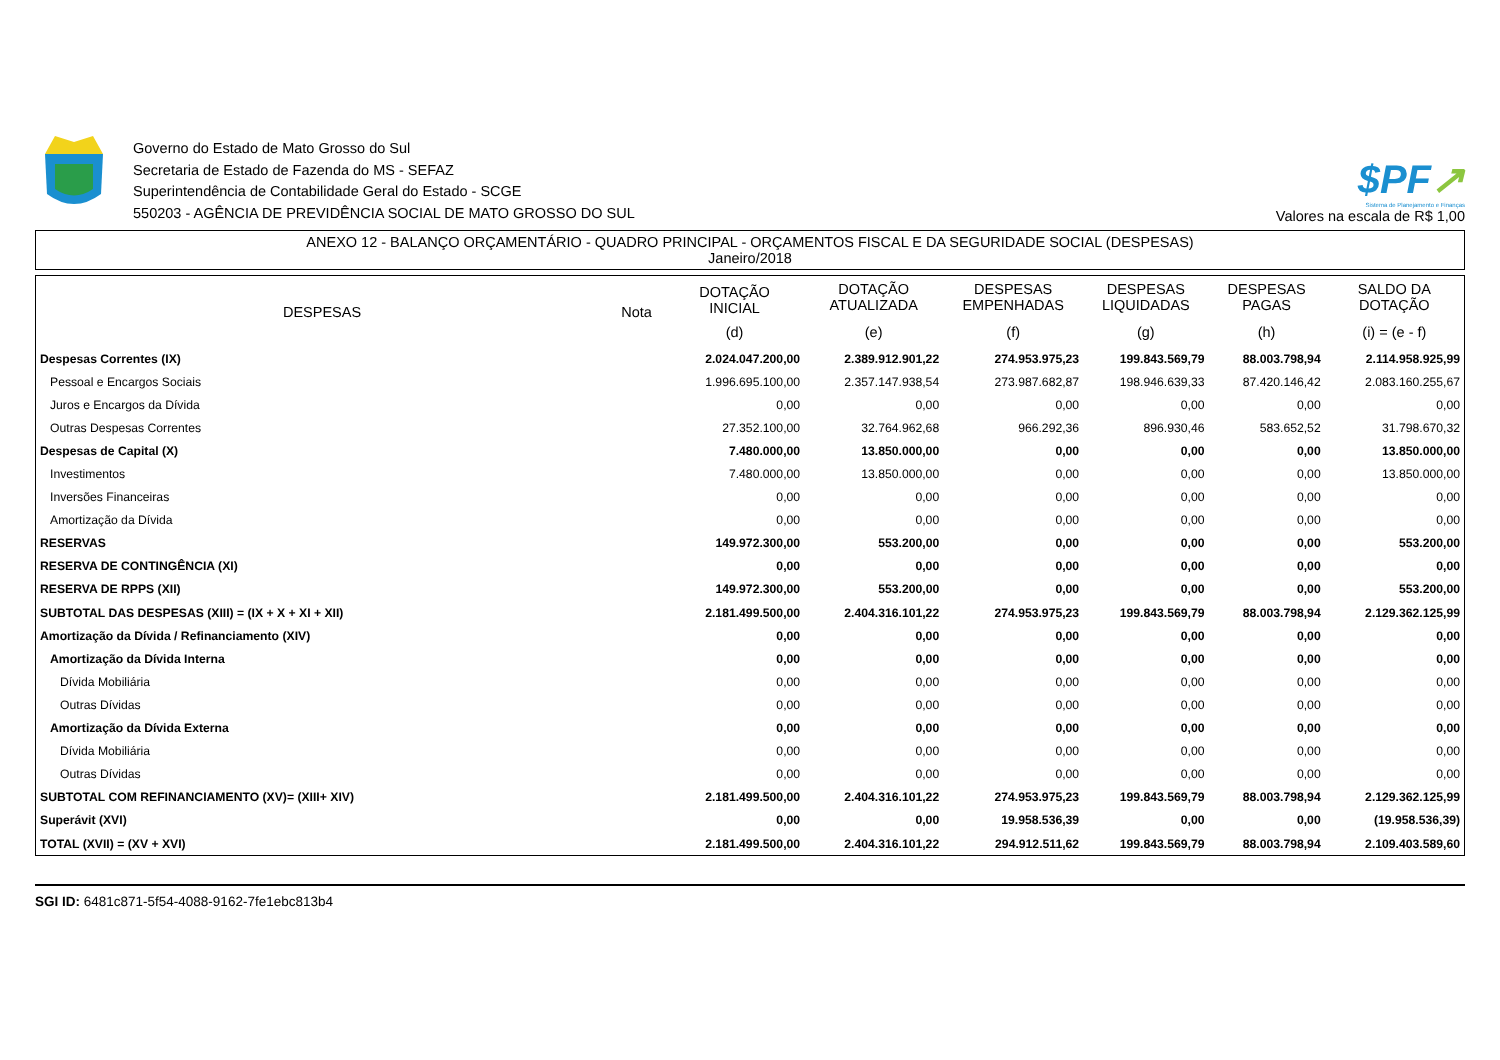Governo do Estado de Mato Grosso do Sul
Secretaria de Estado de Fazenda do MS - SEFAZ
Superintendência de Contabilidade Geral do Estado - SCGE
550203 - AGÊNCIA DE PREVIDÊNCIA SOCIAL DE MATO GROSSO DO SUL
$PF↗
Sistema de Planejamento e Finanças
Valores na escala de R$ 1,00
ANEXO 12 - BALANÇO ORÇAMENTÁRIO - QUADRO PRINCIPAL - ORÇAMENTOS FISCAL E DA SEGURIDADE SOCIAL (DESPESAS)
Janeiro/2018
| DESPESAS | Nota | DOTAÇÃO INICIAL | DOTAÇÃO ATUALIZADA | DESPESAS EMPENHADAS | DESPESAS LIQUIDADAS | DESPESAS PAGAS | SALDO DA DOTAÇÃO |
| --- | --- | --- | --- | --- | --- | --- | --- |
| | | (d) | (e) | (f) | (g) | (h) | (i) = (e - f) |
| Despesas Correntes (IX) | | 2.024.047.200,00 | 2.389.912.901,22 | 274.953.975,23 | 199.843.569,79 | 88.003.798,94 | 2.114.958.925,99 |
| Pessoal e Encargos Sociais | | 1.996.695.100,00 | 2.357.147.938,54 | 273.987.682,87 | 198.946.639,33 | 87.420.146,42 | 2.083.160.255,67 |
| Juros e Encargos da Dívida | | 0,00 | 0,00 | 0,00 | 0,00 | 0,00 | 0,00 |
| Outras Despesas Correntes | | 27.352.100,00 | 32.764.962,68 | 966.292,36 | 896.930,46 | 583.652,52 | 31.798.670,32 |
| Despesas de Capital (X) | | 7.480.000,00 | 13.850.000,00 | 0,00 | 0,00 | 0,00 | 13.850.000,00 |
| Investimentos | | 7.480.000,00 | 13.850.000,00 | 0,00 | 0,00 | 0,00 | 13.850.000,00 |
| Inversões Financeiras | | 0,00 | 0,00 | 0,00 | 0,00 | 0,00 | 0,00 |
| Amortização da Dívida | | 0,00 | 0,00 | 0,00 | 0,00 | 0,00 | 0,00 |
| RESERVAS | | 149.972.300,00 | 553.200,00 | 0,00 | 0,00 | 0,00 | 553.200,00 |
| RESERVA DE CONTINGÊNCIA (XI) | | 0,00 | 0,00 | 0,00 | 0,00 | 0,00 | 0,00 |
| RESERVA DE RPPS (XII) | | 149.972.300,00 | 553.200,00 | 0,00 | 0,00 | 0,00 | 553.200,00 |
| SUBTOTAL DAS DESPESAS (XIII) = (IX + X + XI + XII) | | 2.181.499.500,00 | 2.404.316.101,22 | 274.953.975,23 | 199.843.569,79 | 88.003.798,94 | 2.129.362.125,99 |
| Amortização da Dívida / Refinanciamento (XIV) | | 0,00 | 0,00 | 0,00 | 0,00 | 0,00 | 0,00 |
| Amortização da Dívida Interna | | 0,00 | 0,00 | 0,00 | 0,00 | 0,00 | 0,00 |
| Dívida Mobiliária | | 0,00 | 0,00 | 0,00 | 0,00 | 0,00 | 0,00 |
| Outras Dívidas | | 0,00 | 0,00 | 0,00 | 0,00 | 0,00 | 0,00 |
| Amortização da Dívida Externa | | 0,00 | 0,00 | 0,00 | 0,00 | 0,00 | 0,00 |
| Dívida Mobiliária | | 0,00 | 0,00 | 0,00 | 0,00 | 0,00 | 0,00 |
| Outras Dívidas | | 0,00 | 0,00 | 0,00 | 0,00 | 0,00 | 0,00 |
| SUBTOTAL COM REFINANCIAMENTO (XV)= (XIII+ XIV) | | 2.181.499.500,00 | 2.404.316.101,22 | 274.953.975,23 | 199.843.569,79 | 88.003.798,94 | 2.129.362.125,99 |
| Superávit (XVI) | | 0,00 | 0,00 | 19.958.536,39 | 0,00 | 0,00 | (19.958.536,39) |
| TOTAL (XVII) = (XV + XVI) | | 2.181.499.500,00 | 2.404.316.101,22 | 294.912.511,62 | 199.843.569,79 | 88.003.798,94 | 2.109.403.589,60 |
SGI ID: 6481c871-5f54-4088-9162-7fe1ebc813b4